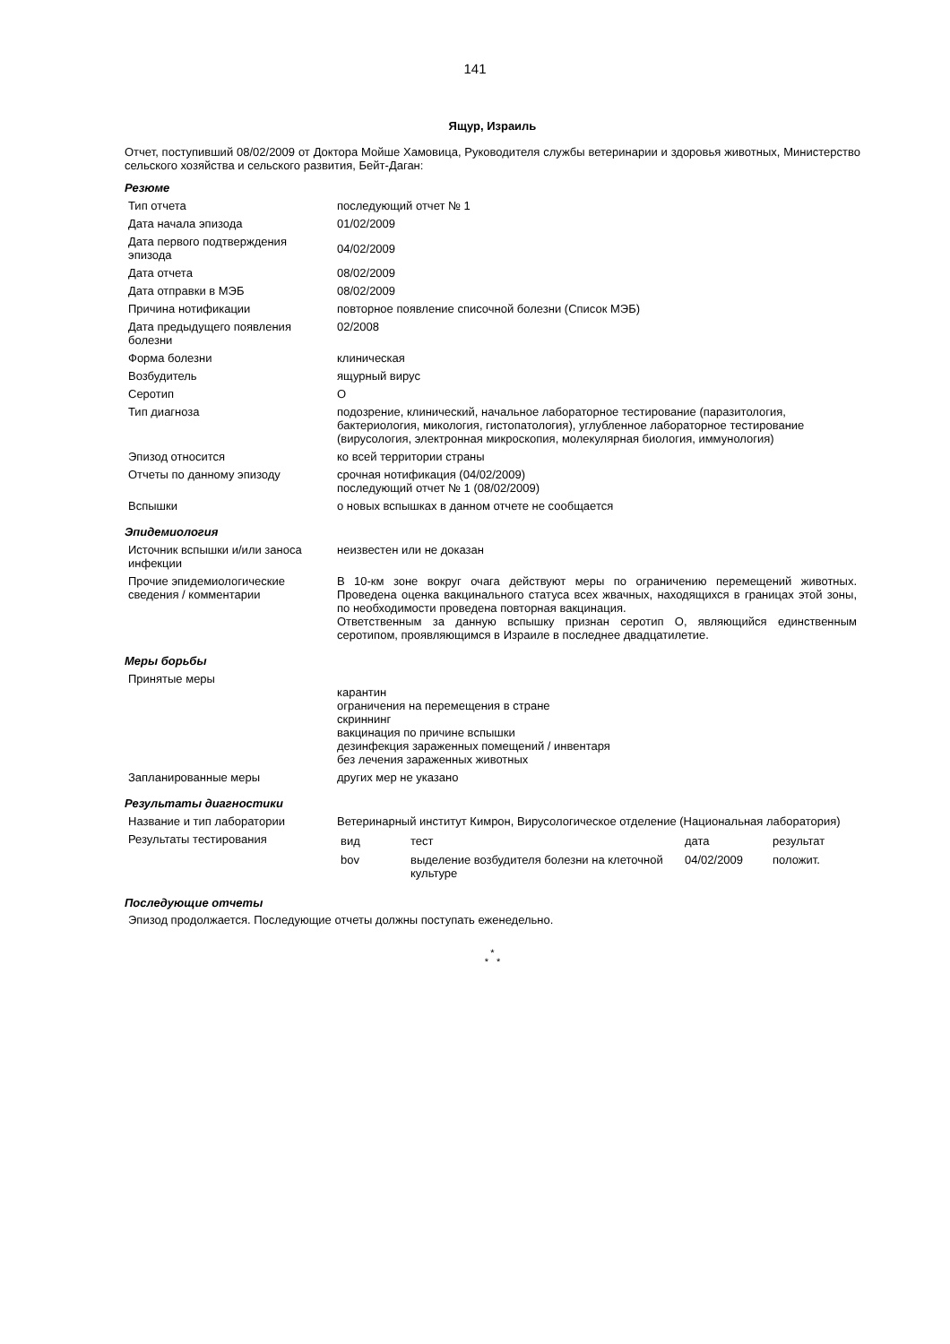141
Ящур, Израиль
Отчет, поступивший 08/02/2009 от Доктора Мойше Хамовица, Руководителя службы ветеринарии и здоровья животных, Министерство сельского хозяйства и сельского развития, Бейт-Даган:
Резюме
| Тип отчета | последующий отчет № 1 |
| Дата начала эпизода | 01/02/2009 |
| Дата первого подтверждения эпизода | 04/02/2009 |
| Дата отчета | 08/02/2009 |
| Дата отправки в МЭБ | 08/02/2009 |
| Причина нотификации | повторное появление списочной болезни (Список МЭБ) |
| Дата предыдущего появления болезни | 02/2008 |
| Форма болезни | клиническая |
| Возбудитель | ящурный вирус |
| Серотип | O |
| Тип диагноза | подозрение, клинический, начальное лабораторное тестирование (паразитология, бактериология, микология, гистопатология), углубленное лабораторное тестирование (вирусология, электронная микроскопия, молекулярная биология, иммунология) |
| Эпизод относится | ко всей территории страны |
| Отчеты по данному эпизоду | срочная нотификация (04/02/2009) последующий отчет № 1 (08/02/2009) |
| Вспышки | о новых вспышках в данном отчете не сообщается |
Эпидемиология
| Источник вспышки и/или заноса инфекции | неизвестен или не доказан |
| Прочие эпидемиологические сведения / комментарии | В 10-км зоне вокруг очага действуют меры по ограничению перемещений животных. Проведена оценка вакцинального статуса всех жвачных, находящихся в границах этой зоны, по необходимости проведена повторная вакцинация. Ответственным за данную вспышку признан серотип О, являющийся единственным серотипом, проявляющимся в Израиле в последнее двадцатилетие. |
Меры борьбы
| Принятые меры | карантин ограничения на перемещения в стране скриннинг вакцинация по причине вспышки дезинфекция зараженных помещений / инвентаря без лечения зараженных животных |
| Запланированные меры | других мер не указано |
Результаты диагностики
| Название и тип лаборатории | Ветеринарный институт Кимрон, Вирусологическое отделение (Национальная лаборатория) |
| Результаты тестирования | / вид / тест / дата / результат / / bov / выделение возбудителя болезни на клеточной культуре / 04/02/2009 / положит. / |
Последующие отчеты
Эпизод продолжается. Последующие отчеты должны поступать еженедельно.
*
* *